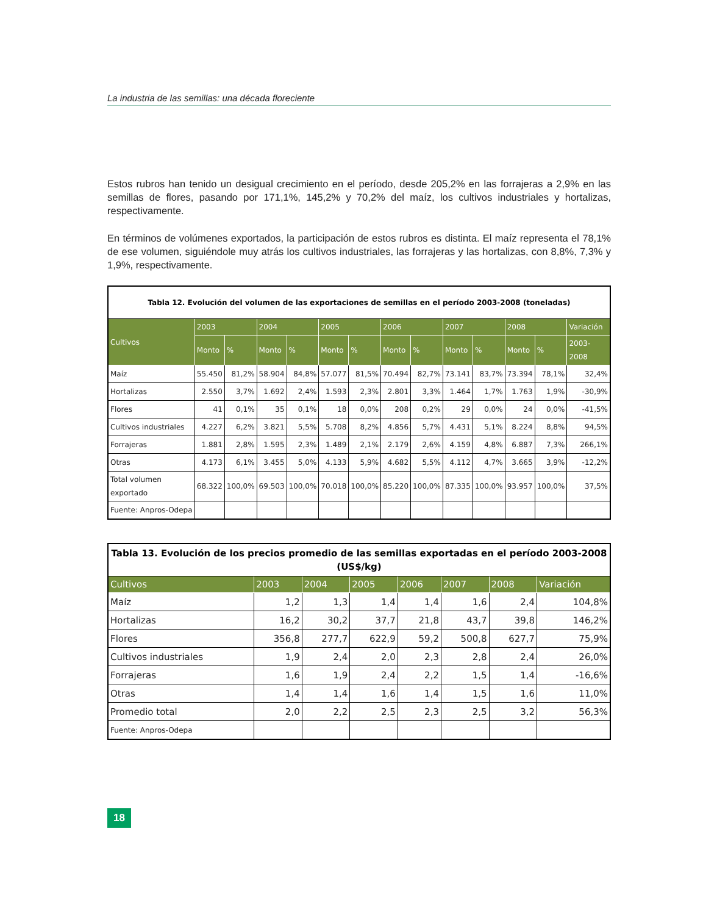La industria de las semillas: una década floreciente
Estos rubros han tenido un desigual crecimiento en el período, desde 205,2% en las forrajeras a 2,9% en las semillas de flores, pasando por 171,1%, 145,2% y 70,2% del maíz, los cultivos industriales y hortalizas, respectivamente.
En términos de volúmenes exportados, la participación de estos rubros es distinta. El maíz representa el 78,1% de ese volumen, siguiéndole muy atrás los cultivos industriales, las forrajeras y las hortalizas, con 8,8%, 7,3% y 1,9%, respectivamente.
| Tabla 12. Evolución del volumen de las exportaciones de semillas en el período 2003-2008 (toneladas) | | | | | | | | | | | | | |
| --- | --- | --- | --- | --- | --- | --- | --- | --- | --- | --- | --- | --- | --- |
| Cultivos | 2003 | | 2004 | | 2005 | | 2006 | | 2007 | | 2008 | | Variación |
| | Monto | % | Monto | % | Monto | % | Monto | % | Monto | % | Monto | % | 2003-2008 |
| Maíz | 55.450 | 81,2% | 58.904 | 84,8% | 57.077 | 81,5% | 70.494 | 82,7% | 73.141 | 83,7% | 73.394 | 78,1% | 32,4% |
| Hortalizas | 2.550 | 3,7% | 1.692 | 2,4% | 1.593 | 2,3% | 2.801 | 3,3% | 1.464 | 1,7% | 1.763 | 1,9% | -30,9% |
| Flores | 41 | 0,1% | 35 | 0,1% | 18 | 0,0% | 208 | 0,2% | 29 | 0,0% | 24 | 0,0% | -41,5% |
| Cultivos industriales | 4.227 | 6,2% | 3.821 | 5,5% | 5.708 | 8,2% | 4.856 | 5,7% | 4.431 | 5,1% | 8.224 | 8,8% | 94,5% |
| Forrajeras | 1.881 | 2,8% | 1.595 | 2,3% | 1.489 | 2,1% | 2.179 | 2,6% | 4.159 | 4,8% | 6.887 | 7,3% | 266,1% |
| Otras | 4.173 | 6,1% | 3.455 | 5,0% | 4.133 | 5,9% | 4.682 | 5,5% | 4.112 | 4,7% | 3.665 | 3,9% | -12,2% |
| Total volumen exportado | 68.322 | 100,0% | 69.503 | 100,0% | 70.018 | 100,0% | 85.220 | 100,0% | 87.335 | 100,0% | 93.957 | 100,0% | 37,5% |
| Fuente: Anpros-Odepa | | | | | | | | | | | | | |
| Tabla 13. Evolución de los precios promedio de las semillas exportadas en el período 2003-2008 (US$/kg) | | | | | | | |
| --- | --- | --- | --- | --- | --- | --- | --- |
| Cultivos | 2003 | 2004 | 2005 | 2006 | 2007 | 2008 | Variación |
| Maíz | 1,2 | 1,3 | 1,4 | 1,4 | 1,6 | 2,4 | 104,8% |
| Hortalizas | 16,2 | 30,2 | 37,7 | 21,8 | 43,7 | 39,8 | 146,2% |
| Flores | 356,8 | 277,7 | 622,9 | 59,2 | 500,8 | 627,7 | 75,9% |
| Cultivos industriales | 1,9 | 2,4 | 2,0 | 2,3 | 2,8 | 2,4 | 26,0% |
| Forrajeras | 1,6 | 1,9 | 2,4 | 2,2 | 1,5 | 1,4 | -16,6% |
| Otras | 1,4 | 1,4 | 1,6 | 1,4 | 1,5 | 1,6 | 11,0% |
| Promedio total | 2,0 | 2,2 | 2,5 | 2,3 | 2,5 | 3,2 | 56,3% |
| Fuente: Anpros-Odepa | | | | | | | |
18